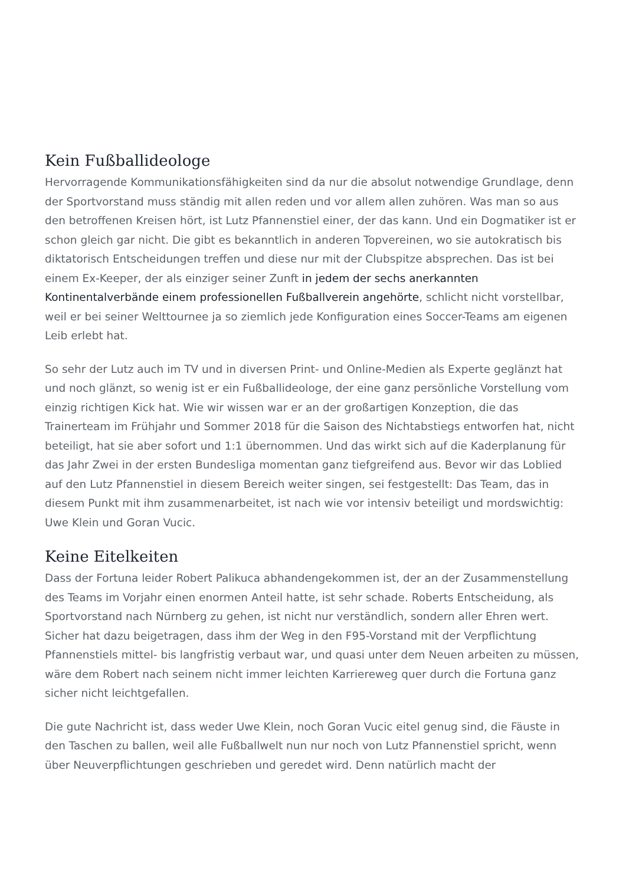Kein Fußballideologe
Hervorragende Kommunikationsfähigkeiten sind da nur die absolut notwendige Grundlage, denn der Sportvorstand muss ständig mit allen reden und vor allem allen zuhören. Was man so aus den betroffenen Kreisen hört, ist Lutz Pfannenstiel einer, der das kann. Und ein Dogmatiker ist er schon gleich gar nicht. Die gibt es bekanntlich in anderen Topvereinen, wo sie autokratisch bis diktatorisch Entscheidungen treffen und diese nur mit der Clubspitze absprechen. Das ist bei einem Ex-Keeper, der als einziger seiner Zunft in jedem der sechs anerkannten Kontinentalverbände einem professionellen Fußballverein angehörte, schlicht nicht vorstellbar, weil er bei seiner Welttournee ja so ziemlich jede Konfiguration eines Soccer-Teams am eigenen Leib erlebt hat.
So sehr der Lutz auch im TV und in diversen Print- und Online-Medien als Experte geglänzt hat und noch glänzt, so wenig ist er ein Fußballideologe, der eine ganz persönliche Vorstellung vom einzig richtigen Kick hat. Wie wir wissen war er an der großartigen Konzeption, die das Trainerteam im Frühjahr und Sommer 2018 für die Saison des Nichtabstiegs entworfen hat, nicht beteiligt, hat sie aber sofort und 1:1 übernommen. Und das wirkt sich auf die Kaderplanung für das Jahr Zwei in der ersten Bundesliga momentan ganz tiefgreifend aus. Bevor wir das Loblied auf den Lutz Pfannenstiel in diesem Bereich weiter singen, sei festgestellt: Das Team, das in diesem Punkt mit ihm zusammenarbeitet, ist nach wie vor intensiv beteiligt und mordswichtig: Uwe Klein und Goran Vucic.
Keine Eitelkeiten
Dass der Fortuna leider Robert Palikuca abhandengekommen ist, der an der Zusammenstellung des Teams im Vorjahr einen enormen Anteil hatte, ist sehr schade. Roberts Entscheidung, als Sportvorstand nach Nürnberg zu gehen, ist nicht nur verständlich, sondern aller Ehren wert. Sicher hat dazu beigetragen, dass ihm der Weg in den F95-Vorstand mit der Verpflichtung Pfannenstiels mittel- bis langfristig verbaut war, und quasi unter dem Neuen arbeiten zu müssen, wäre dem Robert nach seinem nicht immer leichten Karriereweg quer durch die Fortuna ganz sicher nicht leichtgefallen.
Die gute Nachricht ist, dass weder Uwe Klein, noch Goran Vucic eitel genug sind, die Fäuste in den Taschen zu ballen, weil alle Fußballwelt nun nur noch von Lutz Pfannenstiel spricht, wenn über Neuverpflichtungen geschrieben und geredet wird. Denn natürlich macht der